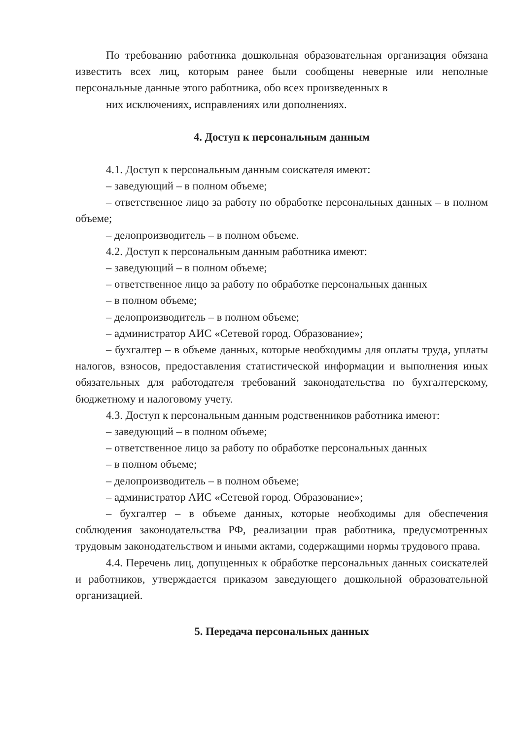По требованию работника дошкольная образовательная организация обязана известить всех лиц, которым ранее были сообщены неверные или неполные персональные данные этого работника, обо всех произведенных в
них исключениях, исправлениях или дополнениях.
4. Доступ к персональным данным
4.1. Доступ к персональным данным соискателя имеют:
– заведующий – в полном объеме;
– ответственное лицо за работу по обработке персональных данных – в полном объеме;
– делопроизводитель – в полном объеме.
4.2. Доступ к персональным данным работника имеют:
– заведующий – в полном объеме;
– ответственное лицо за работу по обработке персональных данных
– в полном объеме;
– делопроизводитель – в полном объеме;
– администратор АИС «Сетевой город. Образование»;
– бухгалтер – в объеме данных, которые необходимы для оплаты труда, уплаты налогов, взносов, предоставления статистической информации и выполнения иных обязательных для работодателя требований законодательства по бухгалтерскому, бюджетному и налоговому учету.
4.3. Доступ к персональным данным родственников работника имеют:
– заведующий – в полном объеме;
– ответственное лицо за работу по обработке персональных данных
– в полном объеме;
– делопроизводитель – в полном объеме;
– администратор АИС «Сетевой город. Образование»;
– бухгалтер – в объеме данных, которые необходимы для обеспечения соблюдения законодательства РФ, реализации прав работника, предусмотренных трудовым законодательством и иными актами, содержащими нормы трудового права.
4.4. Перечень лиц, допущенных к обработке персональных данных соискателей и работников, утверждается приказом заведующего дошкольной образовательной организацией.
5. Передача персональных данных